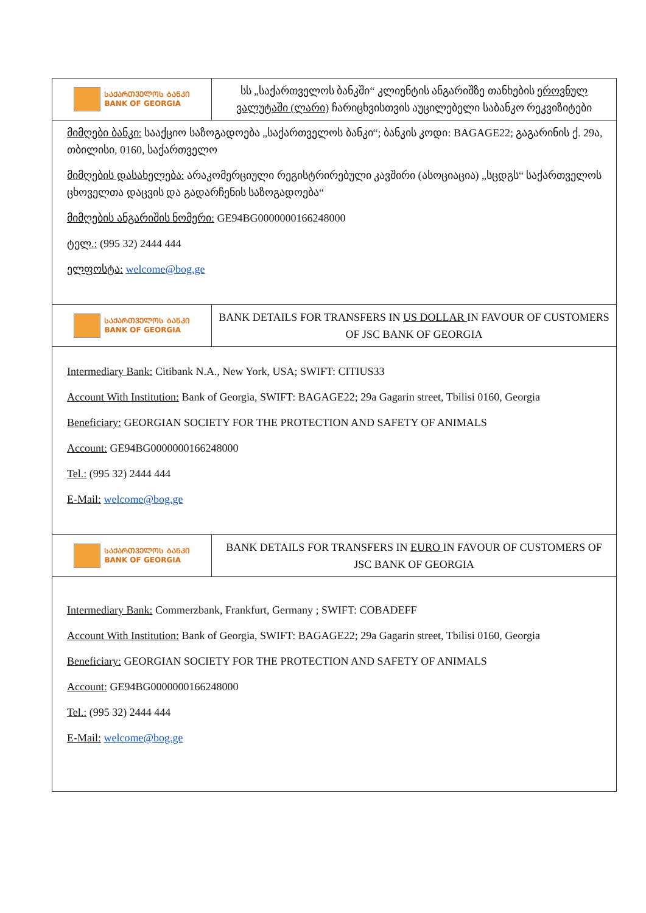ᲡᲐᲥᲐᲠᲗᲕᲔᲚᲝᲡ ᲑᲐᲜᲙᲘ
BANK OF GEORGIA
სს „საქართველოს ბანკში“ კლიენტის ანგარიშზე თანხების ეროვნულ ვალუტაში (ლარი) ჩარიცხვისთვის აუცილებელი საბანკო რეკვიზიტები
მიმღები ბანკი: სააქციო საზოგადოება „საქართველოს ბანკი“; ბანკის კოდი: BAGAGE22; გაგარინის ქ. 29ა, თბილისი, 0160, საქართველო
მიმღების დასახელება: არაკომერციული რეგისტრირებული კავშირი (ასოციაცია) „სცდგს“ საქართველოს ცხოველთა დაცვის და გადარჩენის საზოგადოება“
მიმღების ანგარიშის ნომერი: GE94BG0000000166248000
ტელ.: (995 32) 2444 444
ელფოსტა: welcome@bog.ge
ᲡᲐᲥᲐᲠᲗᲕᲔᲚᲝᲡ ᲑᲐᲜᲙᲘ
BANK OF GEORGIA
BANK DETAILS FOR TRANSFERS IN US DOLLAR IN FAVOUR OF CUSTOMERS OF JSC BANK OF GEORGIA
Intermediary Bank: Citibank N.A., New York, USA; SWIFT: CITIUS33
Account With Institution: Bank of Georgia, SWIFT: BAGAGE22; 29a Gagarin street, Tbilisi 0160, Georgia
Beneficiary: GEORGIAN SOCIETY FOR THE PROTECTION AND SAFETY OF ANIMALS
Account: GE94BG0000000166248000
Tel.: (995 32) 2444 444
E-Mail: welcome@bog.ge
ᲡᲐᲥᲐᲠᲗᲕᲔᲚᲝᲡ ᲑᲐᲜᲙᲘ
BANK OF GEORGIA
BANK DETAILS FOR TRANSFERS IN EURO IN FAVOUR OF CUSTOMERS OF JSC BANK OF GEORGIA
Intermediary Bank: Commerzbank, Frankfurt, Germany ; SWIFT: COBADEFF
Account With Institution: Bank of Georgia, SWIFT: BAGAGE22; 29a Gagarin street, Tbilisi 0160, Georgia
Beneficiary: GEORGIAN SOCIETY FOR THE PROTECTION AND SAFETY OF ANIMALS
Account: GE94BG0000000166248000
Tel.: (995 32) 2444 444
E-Mail: welcome@bog.ge